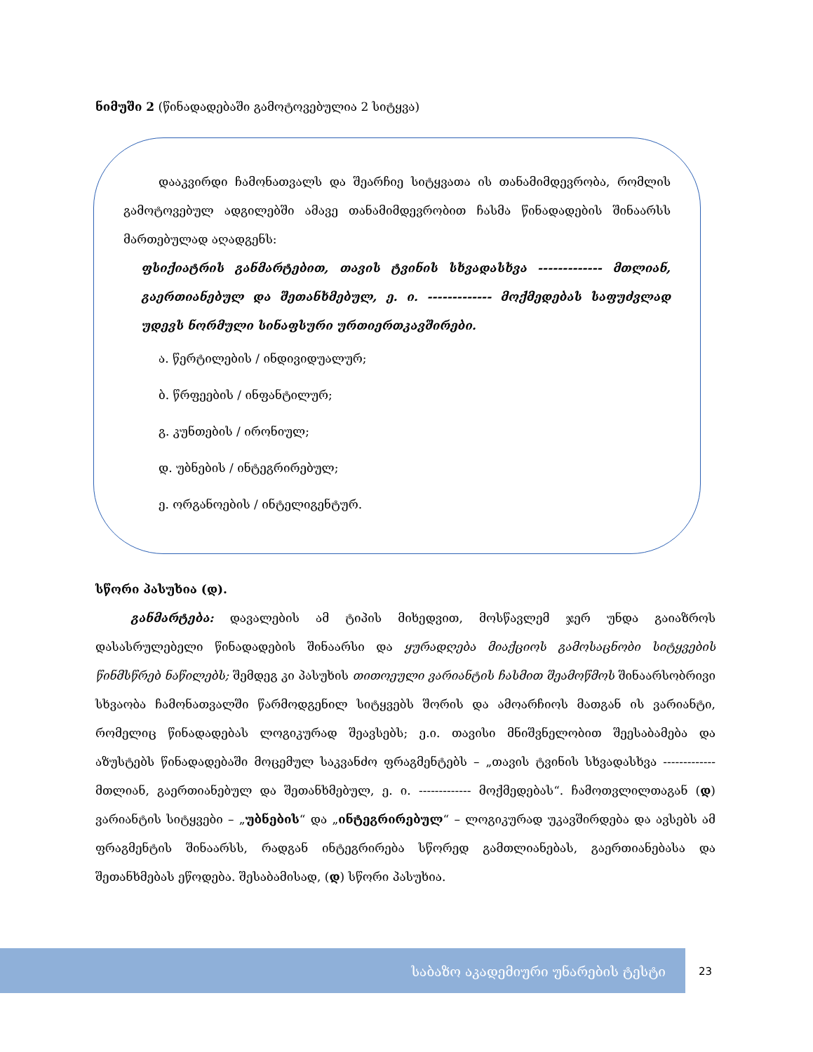ნიმუში 2 (წინადადებაში გამოტოვებულია 2 სიტყვა)
დააკვირდი ჩამონათვალს და შეარჩიე სიტყვათა ის თანამიმდევრობა, რომლის გამოტოვებულ ადგილებში ამავე თანამიმდევრობით ჩასმა წინადადების შინაარსს მართებულად აღადგენს:
ფსიქიატრის განმარტებით, თავის ტვინის სხვადასხვა ------------- მთლიან, გაერთიანებულ და შეთანხმებულ, ე. ი. ------------- მოქმედებას საფუძვლად უდევს ნორმული სინაფსური ურთიერთკავშირები.
ა. წერტილების / ინდივიდუალურ;
ბ. წრფეების / ინფანტილურ;
გ. კუნთების / ირონიულ;
დ. უბნების / ინტეგრირებულ;
ე. ორგანოების / ინტელიგენტურ.
სწორი პასუხია (დ).
განმარტება: დავალების ამ ტიპის მიხედვით, მოსწავლემ ჯერ უნდა გაიაზროს დასასრულებელი წინადადების შინაარსი და ყურადღება მიაქციოს გამოსაცნობი სიტყვების წინმსწრებ ნაწილებს; შემდეგ კი პასუხის თითოეული ვარიანტის ჩასმით შეამოწმოს შინაარსობრივი სხვაობა ჩამონათვალში წარმოდგენილ სიტყვებს შორის და ამოარჩიოს მათგან ის ვარიანტი, რომელიც წინადადებას ლოგიკურად შეავსებს; ე.ი. თავისი მნიშვნელობით შეესაბამება და აზუსტებს წინადადებაში მოცემულ საკვანძო ფრაგმენტებს – „თავის ტვინის სხვადასხვა ------------- მთლიან, გაერთიანებულ და შეთანხმებულ, ე. ი. ------------- მოქმედებას“. ჩამოთვლილთაგან (დ) ვარიანტის სიტყვები – „უბნების“ და „ინტეგრირებულ“ – ლოგიკურად უკავშირდება და ავსებს ამ ფრაგმენტის შინაარსს, რადგან ინტეგრირება სწორედ გამთლიანებას, გაერთიანებასა და შეთანხმებას ეწოდება. შესაბამისად, (დ) სწორი პასუხია.
საბაზო აკადემიური უნარების ტესტი
23